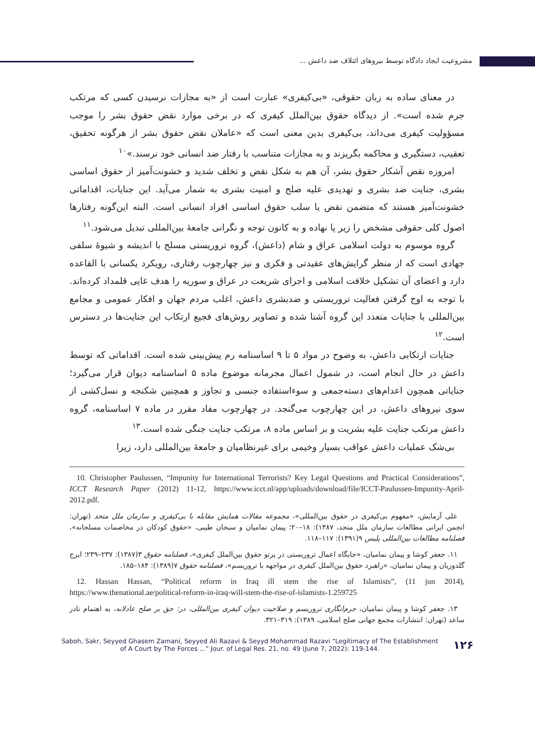مشروعیت ایجاد دادگاه توسط نیروهای ائتلاف ضد داعش ...
در معنای ساده به زبان حقوقی، «بی‌کیفری» عبارت است از «به مجازات نرسیدن کسی که مرتکب جرم شده است». از دیدگاه حقوق بین‌الملل کیفری که در برخی موارد نقض حقوق بشر را موجب مسؤولیت کیفری می‌داند، بی‌کیفری بدین معنی است که «عاملان نقض حقوق بشر از هرگونه تحقیق، تعقیب، دستگیری و محاکمه بگریزند و به مجازات متناسب با رفتار ضد انسانی خود نرسند.»<sup>۱۰</sup>
امروزه نقض آشکار حقوق بشر، آن هم به شکل نقض و تخلف شدید و خشونت‌آمیز از حقوق اساسی بشری، جنایت ضد بشری و تهدیدی علیه صلح و امنیت بشری به شمار می‌آید. این جنایات، اقداماتی خشونت‌آمیز هستند که متضمن نقض یا سلب حقوق اساسی افراد انسانی است. البته این‌گونه رفتارها اصول کلی حقوقی مشخص را زیر پا نهاده و به کانون توجه و نگرانی جامعهٔ بین‌المللی تبدیل می‌شود.<sup>۱۱</sup>
گروه موسوم به دولت اسلامی عراق و شام (داعش)، گروه تروریستی مسلح با اندیشه و شیوهٔ سلفی جهادی است که از منظر گرایش‌های عقیدتی و فکری و نیز چهارچوب رفتاری، رویکرد یکسانی با القاعده دارد و اعضای آن تشکیل خلافت اسلامی و اجرای شریعت در عراق و سوریه را هدف غایی قلمداد کرده‌اند. با توجه به اوج گرفتن فعالیت تروریستی و ضدبشری داعش، اغلب مردم جهان و افکار عمومی و مجامع بین‌المللی با جنایات متعدد این گروه آشنا شده و تصاویر روش‌های فجیع ارتکاب این جنایت‌ها در دسترس است.<sup>۱۲</sup>
جنایات ارتکابی داعش، به وضوح در مواد ۵ تا ۹ اساسنامه رم پیش‌بینی شده است. اقداماتی که توسط داعش در حال انجام است، در شمول اعمال مجرمانه موضوع ماده ۵ اساسنامه دیوان قرار می‌گیرد؛ جنایاتی همچون اعدام‌های دسته‌جمعی و سوءاستفاده جنسی و تجاوز و همچنین شکنجه و نسل‌کشی از سوی نیروهای داعش، در این چهارچوب می‌گنجد. در چهارچوب مفاد مقرر در ماده ۷ اساسنامه، گروه داعش مرتکب جنایت علیه بشریت و بر اساس ماده ۸، مرتکب جنایت جنگی شده است.<sup>۱۳</sup>
بی‌شک عملیات داعش عواقب بسیار وخیمی برای غیرنظامیان و جامعهٔ بین‌المللی دارد، زیرا
10. Christopher Paulussen, “Impunity for International Terrorists? Key Legal Questions and Practical Considerations”, ICCT Research Paper (2012) 11-12, https://www.icct.nl/app/uploads/download/file/ICCT-Paulussen-Impunity-April-2012.pdf.
علی آزمایش، «مفهوم بی‌کیفری در حقوق بین‌المللی»، مجموعه مقالات همایش مقابله با بی‌کیفری و سازمان ملل متحد (تهران: انجمن ایرانی مطالعات سازمان ملل متحد، ۱۳۸۷): ۱۸–۲۰؛ پیمان نمامیان و سبحان طیبی، «حقوق کودکان در مخاصمات مسلحانه»، فصلنامه مطالعات بین‌المللی پلیس ۹(۱۳۹۱): ۱۱۷–۱۱۸.
۱۱. جعفر کوشا و پیمان نمامیان، «جایگاه اعمال تروریستی در پرتو حقوق بین‌الملل کیفری»، فصلنامه حقوق ۳(۱۳۸۷): ۲۳۷–۲۳۹؛ ایرج گلدوزیان و پیمان نمامیان، «راهبرد حقوق بین‌الملل کیفری در مواجهه با تروریسم»، فصلنامه حقوق ۷(۱۳۸۹): ۱۸۴–۱۸۵.
12. Hassan Hassan, “Political reform in Iraq ill stem the rise of Islamists”, (11 jun 2014), https://www.thenational.ae/political-reform-in-iraq-will-stem-the-rise-of-islamists-1.259725
۱۳. جعفر کوشا و پیمان نمامیان، جرم‌انگاری تروریسم و صلاحیت دیوان کیفری بین‌المللی، در: حق بر صلح عادلانه، به اهتمام نادر ساعد (تهران: انتشارات مجمع جهانی صلح اسلامی، ۱۳۸۹): ۳۱۹–۳۲۱.
Saboh, Sakr, Seyyed Ghasem Zamani, Seyyed Ali Razavi & Seyyd Mohammad Razavi “Legitimacy of The Establishment
of A Court by The Forces ...” Jour. of Legal Res. 21, no. 49 (June 7, 2022): 119-144.
۱۲۶